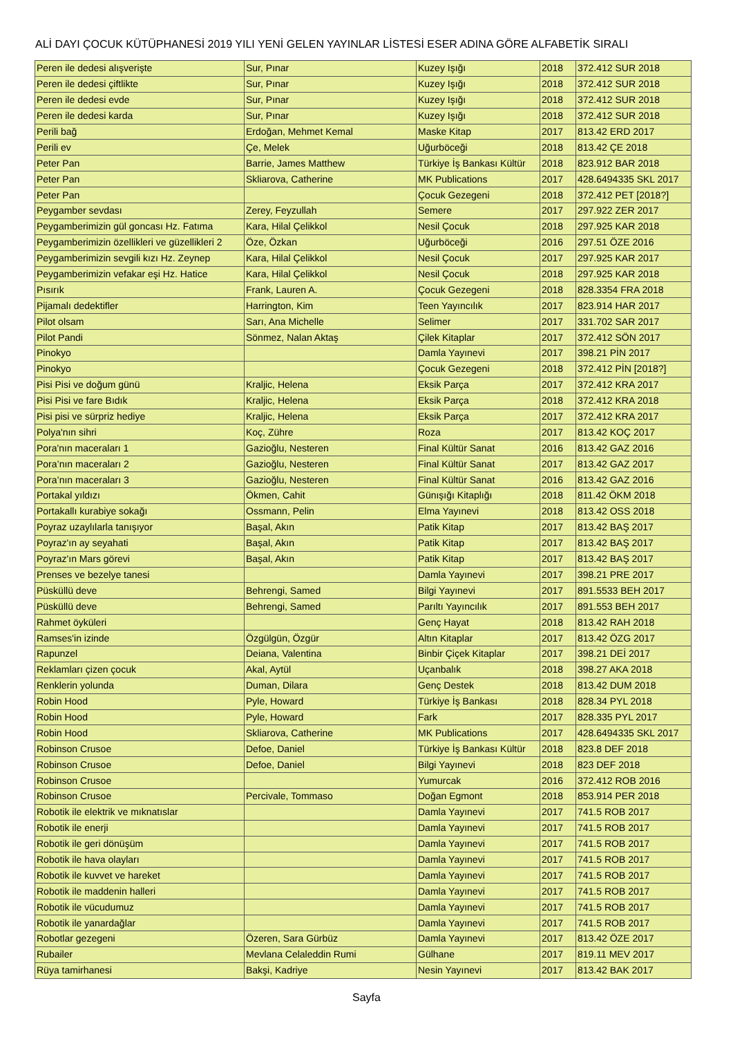ALİ DAYI ÇOCUK KÜTÜPHANESİ 2019 YILI YENİ GELEN YAYINLAR LİSTESİ ESER ADINA GÖRE ALFABETİK SIRALI
| Peren ile dedesi alışverişte | Sur, Pınar | Kuzey Işığı | 2018 | 372.412 SUR 2018 |
| Peren ile dedesi çiftlikte | Sur, Pınar | Kuzey Işığı | 2018 | 372.412 SUR 2018 |
| Peren ile dedesi evde | Sur, Pınar | Kuzey Işığı | 2018 | 372.412 SUR 2018 |
| Peren ile dedesi karda | Sur, Pınar | Kuzey Işığı | 2018 | 372.412 SUR 2018 |
| Perili bağ | Erdoğan, Mehmet Kemal | Maske Kitap | 2017 | 813.42 ERD 2017 |
| Perili ev | Çe, Melek | Uğurböceği | 2018 | 813.42 ÇE 2018 |
| Peter Pan | Barrie, James Matthew | Türkiye İş Bankası Kültür | 2018 | 823.912 BAR 2018 |
| Peter Pan | Skliarova, Catherine | MK Publications | 2017 | 428.6494335 SKL 2017 |
| Peter Pan | | Çocuk Gezegeni | 2018 | 372.412 PET [2018?] |
| Peygamber sevdası | Zerey, Feyzullah | Semere | 2017 | 297.922 ZER 2017 |
| Peygamberimizin gül goncası Hz. Fatıma | Kara, Hilal Çelikkol | Nesil Çocuk | 2018 | 297.925 KAR 2018 |
| Peygamberimizin özellikleri ve güzellikleri 2 | Öze, Özkan | Uğurböceği | 2016 | 297.51 ÖZE 2016 |
| Peygamberimizin sevgili kızı Hz. Zeynep | Kara, Hilal Çelikkol | Nesil Çocuk | 2017 | 297.925 KAR 2017 |
| Peygamberimizin vefakar eşi Hz. Hatice | Kara, Hilal Çelikkol | Nesil Çocuk | 2018 | 297.925 KAR 2018 |
| Pısırık | Frank, Lauren A. | Çocuk Gezegeni | 2018 | 828.3354 FRA 2018 |
| Pijamalı dedektifler | Harrington, Kim | Teen Yayıncılık | 2017 | 823.914 HAR 2017 |
| Pilot olsam | Sarı, Ana Michelle | Selimer | 2017 | 331.702 SAR 2017 |
| Pilot Pandi | Sönmez, Nalan Aktaş | Çilek Kitaplar | 2017 | 372.412 SÖN 2017 |
| Pinokyo | | Damla Yayınevi | 2017 | 398.21 PİN 2017 |
| Pinokyo | | Çocuk Gezegeni | 2018 | 372.412 PİN [2018?] |
| Pisi Pisi ve doğum günü | Kraljic, Helena | Eksik Parça | 2017 | 372.412 KRA 2017 |
| Pisi Pisi ve fare Bıdık | Kraljic, Helena | Eksik Parça | 2018 | 372.412 KRA 2018 |
| Pisi pisi ve sürpriz hediye | Kraljic, Helena | Eksik Parça | 2017 | 372.412 KRA 2017 |
| Polya'nın sihri | Koç, Zühre | Roza | 2017 | 813.42 KOÇ 2017 |
| Pora'nın maceraları 1 | Gazioğlu, Nesteren | Final Kültür Sanat | 2016 | 813.42 GAZ 2016 |
| Pora’nın maceraları 2 | Gazioğlu, Nesteren | Final Kültür Sanat | 2017 | 813.42 GAZ 2017 |
| Pora’nın maceraları 3 | Gazioğlu, Nesteren | Final Kültür Sanat | 2016 | 813.42 GAZ 2016 |
| Portakal yıldızı | Ökmen, Cahit | Günışığı Kitaplığı | 2018 | 811.42 ÖKM 2018 |
| Portakallı kurabiye sokağı | Ossmann, Pelin | Elma Yayınevi | 2018 | 813.42 OSS 2018 |
| Poyraz uzaylılarla tanışıyor | Başal, Akın | Patik Kitap | 2017 | 813.42 BAŞ 2017 |
| Poyraz'ın ay seyahati | Başal, Akın | Patik Kitap | 2017 | 813.42 BAŞ 2017 |
| Poyraz'ın Mars görevi | Başal, Akın | Patik Kitap | 2017 | 813.42 BAŞ 2017 |
| Prenses ve bezelye tanesi | | Damla Yayınevi | 2017 | 398.21 PRE 2017 |
| Püsküllü deve | Behrengi, Samed | Bilgi Yayınevi | 2017 | 891.5533 BEH 2017 |
| Püsküllü deve | Behrengi, Samed | Parıltı Yayıncılık | 2017 | 891.553 BEH 2017 |
| Rahmet öyküleri | | Genç Hayat | 2018 | 813.42 RAH 2018 |
| Ramses'in izinde | Özgülgün, Özgür | Altın Kitaplar | 2017 | 813.42 ÖZG 2017 |
| Rapunzel | Deiana, Valentina | Binbir Çiçek Kitaplar | 2017 | 398.21 DEİ 2017 |
| Reklamları çizen çocuk | Akal, Aytül | Uçanbalık | 2018 | 398.27 AKA 2018 |
| Renklerin yolunda | Duman, Dilara | Genç Destek | 2018 | 813.42 DUM 2018 |
| Robin Hood | Pyle, Howard | Türkiye İş Bankası | 2018 | 828.34 PYL 2018 |
| Robin Hood | Pyle, Howard | Fark | 2017 | 828.335 PYL 2017 |
| Robin Hood | Skliarova, Catherine | MK Publications | 2017 | 428.6494335 SKL 2017 |
| Robinson Crusoe | Defoe, Daniel | Türkiye İş Bankası Kültür | 2018 | 823.8 DEF 2018 |
| Robinson Crusoe | Defoe, Daniel | Bilgi Yayınevi | 2018 | 823 DEF 2018 |
| Robinson Crusoe | | Yumurcak | 2016 | 372.412 ROB 2016 |
| Robinson Crusoe | Percivale, Tommaso | Doğan Egmont | 2018 | 853.914 PER 2018 |
| Robotik ile elektrik ve mıknatıslar | | Damla Yayınevi | 2017 | 741.5 ROB 2017 |
| Robotik ile enerji | | Damla Yayınevi | 2017 | 741.5 ROB 2017 |
| Robotik ile geri dönüşüm | | Damla Yayınevi | 2017 | 741.5 ROB 2017 |
| Robotik ile hava olayları | | Damla Yayınevi | 2017 | 741.5 ROB 2017 |
| Robotik ile kuvvet ve hareket | | Damla Yayınevi | 2017 | 741.5 ROB 2017 |
| Robotik ile maddenin halleri | | Damla Yayınevi | 2017 | 741.5 ROB 2017 |
| Robotik ile vücudumuz | | Damla Yayınevi | 2017 | 741.5 ROB 2017 |
| Robotik ile yanardağlar | | Damla Yayınevi | 2017 | 741.5 ROB 2017 |
| Robotlar gezegeni | Özeren, Sara Gürbüz | Damla Yayınevi | 2017 | 813.42 ÖZE 2017 |
| Rubailer | Mevlana Celaleddin Rumi | Gülhane | 2017 | 819.11 MEV 2017 |
| Rüya tamirhanesi | Bakşi, Kadriye | Nesin Yayınevi | 2017 | 813.42 BAK 2017 |
Sayfa